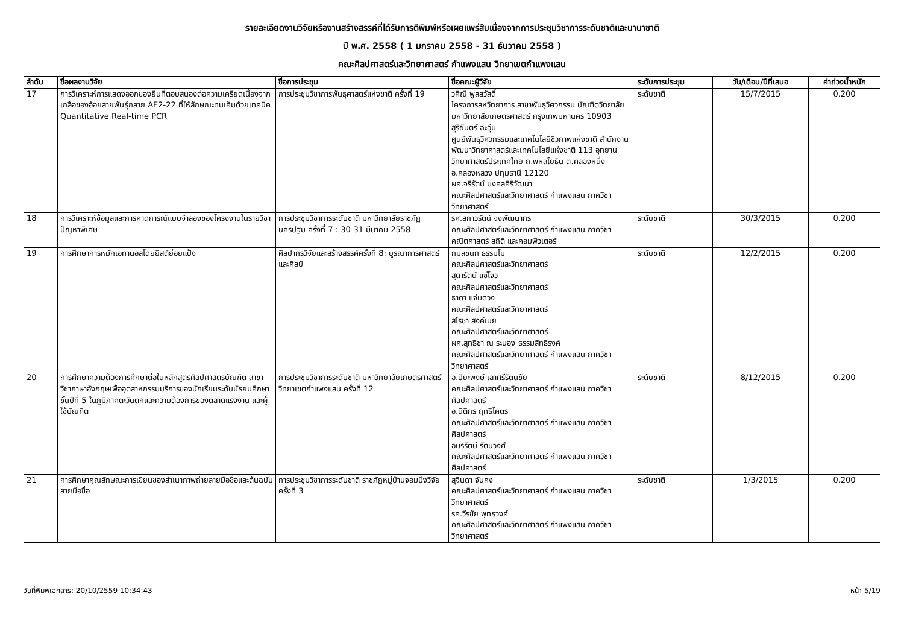รายละเอียดงานวิจัยหรืองานสร้างสรรค์ที่ได้รับการตีพิมพ์หรือเผยแพร่สืบเนื่องจากการประชุมวิชาการระดับชาติและนานาชาติ
ปี พ.ศ. 2558 ( 1 มกราคม 2558 - 31 ธันวาคม 2558 )
คณะศิลปศาสตร์และวิทยาศาสตร์ กำแพงแสน วิทยาเขตกำแพงแสน
| ลำดับ | ชื่อผลงานวิจัย | ชื่อการประชุม | ชื่อคณะผู้วิจัย | ระดับการประชุม | วัน/เดือน/ปีที่เสนอ | ค่าถ่วงน้ำหนัก |
| --- | --- | --- | --- | --- | --- | --- |
| 17 | การวิเคราะห์การแสดงออกของยีนที่ตอบสนองต่อความเครียดเนื่องจากเกลือของอ้อยสายพันธุ์กลาย AE2-22 ที่ให้ลักษณะทนเค็มด้วยเทคนิค Quantitative Real-time PCR | การประชุมวิชาการพันธุศาสตร์แห่งชาติ ครั้งที่ 19 | วศิณี พูลสวัสดิ์ โครงการสหวิทยาการ สาขาพันธุวิศวกรรม บัณฑิตวิทยาลัย มหาวิทยาลัยเกษตรศาสตร์ กรุงเทพมหานคร 10903 สุริยันตร์ ฉะอุ่ม ศูนย์พันธุวิศวกรรมและเทคโนโลยีชีวภาพแห่งชาติ สำนักงานพัฒนาวิทยาศาสตร์และเทคโนโลยีแห่งชาติ 113 อุทยานวิทยาศาสตร์ประเทศไทย ถ.พหลโยธิน ต.คลองหนึ่ง อ.คลองหลวง ปทุมธานี 12120 ผศ.จรีรัตน์ มงคลศิริวัฒนา คณะศิลปศาสตร์และวิทยาศาสตร์ กำแพงแสน ภาควิชาวิทยาศาสตร์ | ระดับชาติ | 15/7/2015 | 0.200 |
| 18 | การวิเคราะห์ข้อมูลและการคาดการณ์แบบจำลองของโครงงานในรายวิชาปัญหาพิเศษ | การประชุมวิชาการระดับชาติ มหาวิทยาลัยราชภัฏนครปฐม ครั้งที่ 7 : 30-31 มีนาคม 2558 | รศ.สกาวรัตน์ จงพัฒนากร คณะศิลปศาสตร์และวิทยาศาสตร์ กำแพงแสน ภาควิชาคณิตศาสตร์ สถิติ และคอมพิวเตอร์ | ระดับชาติ | 30/3/2015 | 0.200 |
| 19 | การศึกษาการหมักเอทานอลโดยยีสต์ย่อยแป้ง | ศิลปากรวิจัยและสร้างสรรค์ครั้งที่ 8: บูรณาการศาสตร์และศิลป์ | กมลชนก ธรรมโม คณะศิลปศาสตร์และวิทยาศาสตร์ สุดารัตน์ แซ่โจว คณะศิลปศาสตร์และวิทยาศาสตร์ ธาดา แจ่มดวง คณะศิลปศาสตร์และวิทยาศาสตร์ สโรชา สงค์เนย คณะศิลปศาสตร์และวิทยาศาสตร์ ผศ.สุทธิชา ณ ระนอง ธรรมสิทธิรงค์ คณะศิลปศาสตร์และวิทยาศาสตร์ กำแพงแสน ภาควิชาวิทยาศาสตร์ | ระดับชาติ | 12/2/2015 | 0.200 |
| 20 | การศึกษาความต้องการศึกษาต่อในหลักสูตรศิลปศาสตรบัณฑิต สาขาวิชาภาษาอังกฤษเพื่ออุตสาหกรรมบริการของนักเรียนระดับมัธยมศึกษาชั้นปีที่ 5 ในภูมิภาคตะวันตกและความต้องการของตลาดแรงงาน และผู้ใช้บัณฑิต | การประชุมวิชาการระดับชาติ มหาวิทยาลัยเกษตรศาสตร์ วิทยาเขตกำแพงแสน ครั้งที่ 12 | อ.ปิยะพงษ์ เลาศรีรัตนชัย คณะศิลปศาสตร์และวิทยาศาสตร์ กำแพงแสน ภาควิชาศิลปศาสตร์ อ.นิติกร ฤทธิโคตร คณะศิลปศาสตร์และวิทยาศาสตร์ กำแพงแสน ภาควิชาศิลปศาสตร์ อมรรัตน์ รัตนวงศ์ คณะศิลปศาสตร์และวิทยาศาสตร์ กำแพงแสน ภาควิชาศิลปศาสตร์ | ระดับชาติ | 8/12/2015 | 0.200 |
| 21 | การศึกษาคุณลักษณะการเขียนของสำเนาภาพถ่ายลายมือชื่อและต้นฉบับลายมือชื่อ | การประชุมวิชาการระดับชาติ ราชภัฏหมู่บ้านจอมบึงวิจัย ครั้งที่ 3 | สุจินดา จันคง คณะศิลปศาสตร์และวิทยาศาสตร์ กำแพงแสน ภาควิชาวิทยาศาสตร์ รศ.วีรชัย พุทธวงศ์ คณะศิลปศาสตร์และวิทยาศาสตร์ กำแพงแสน ภาควิชาวิทยาศาสตร์ | ระดับชาติ | 1/3/2015 | 0.200 |
วันที่พิมพ์เอกสาร: 20/10/2559 10:34:43 หน้า 5/19